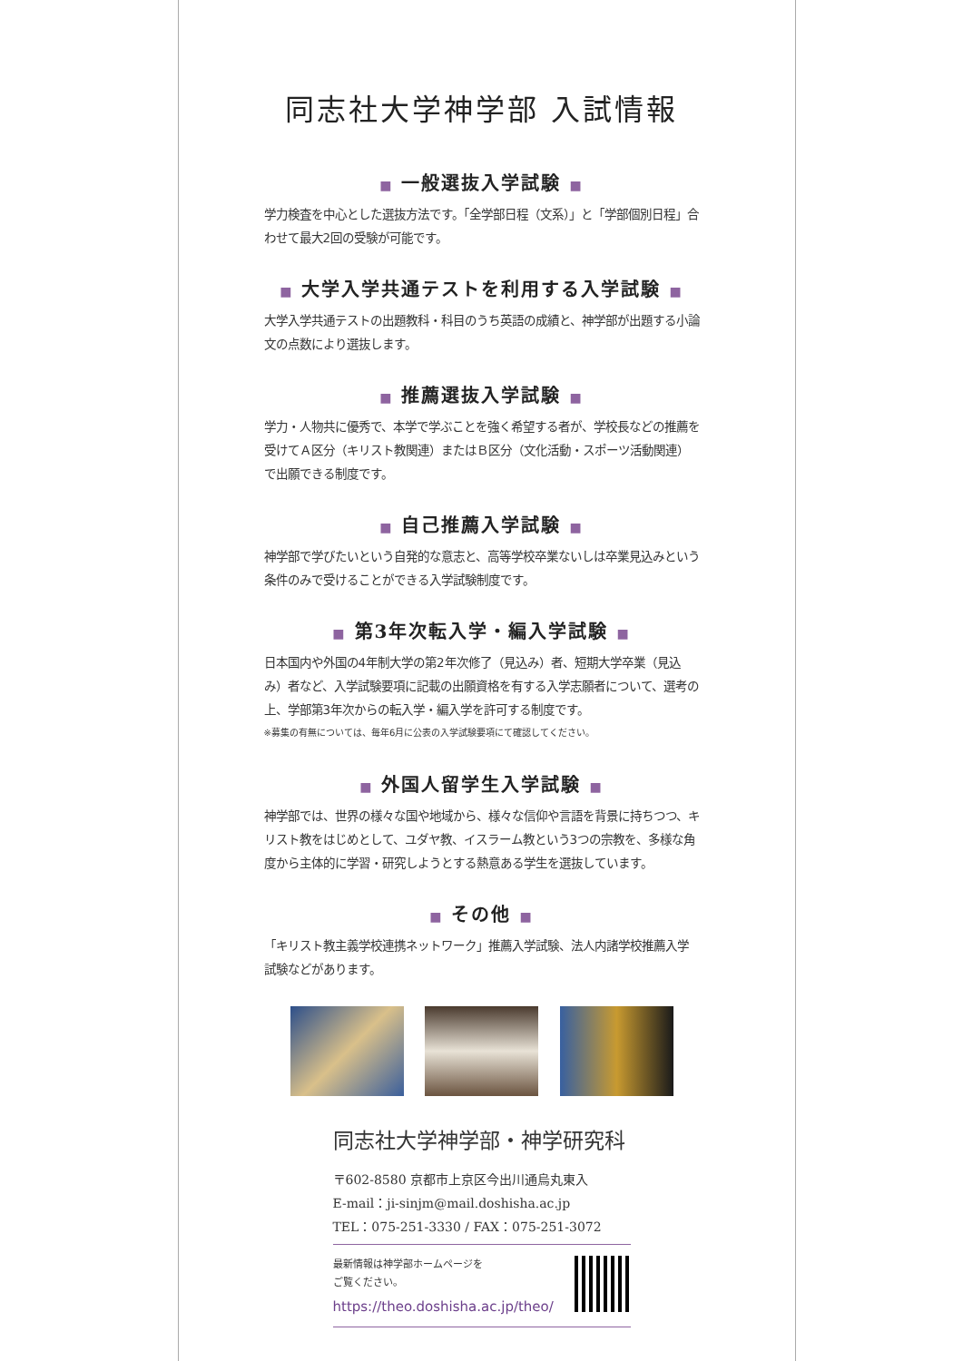同志社大学神学部 入試情報
■ 一般選抜入学試験 ■
学力検査を中心とした選抜方法です。「全学部日程（文系）」と「学部個別日程」合わせて最大2回の受験が可能です。
■ 大学入学共通テストを利用する入学試験 ■
大学入学共通テストの出題教科・科目のうち英語の成績と、神学部が出題する小論文の点数により選抜します。
■ 推薦選抜入学試験 ■
学力・人物共に優秀で、本学で学ぶことを強く希望する者が、学校長などの推薦を受けてＡ区分（キリスト教関連）またはＢ区分（文化活動・スポーツ活動関連）で出願できる制度です。
■ 自己推薦入学試験 ■
神学部で学びたいという自発的な意志と、高等学校卒業ないしは卒業見込みという条件のみで受けることができる入学試験制度です。
■ 第3年次転入学・編入学試験 ■
日本国内や外国の4年制大学の第2年次修了（見込み）者、短期大学卒業（見込み）者など、入学試験要項に記載の出願資格を有する入学志願者について、選考の上、学部第3年次からの転入学・編入学を許可する制度です。
※募集の有無については、毎年6月に公表の入学試験要項にて確認してください。
■ 外国人留学生入学試験 ■
神学部では、世界の様々な国や地域から、様々な信仰や言語を背景に持ちつつ、キリスト教をはじめとして、ユダヤ教、イスラーム教という3つの宗教を、多様な角度から主体的に学習・研究しようとする熱意ある学生を選抜しています。
■ その他 ■
「キリスト教主義学校連携ネットワーク」推薦入学試験、法人内諸学校推薦入学試験などがあります。
同志社大学神学部・神学研究科
〒602-8580 京都市上京区今出川通烏丸東入
E-mail：ji-sinjm@mail.doshisha.ac.jp
TEL：075-251-3330 / FAX：075-251-3072
最新情報は神学部ホームページを
ご覧ください。
https://theo.doshisha.ac.jp/theo/